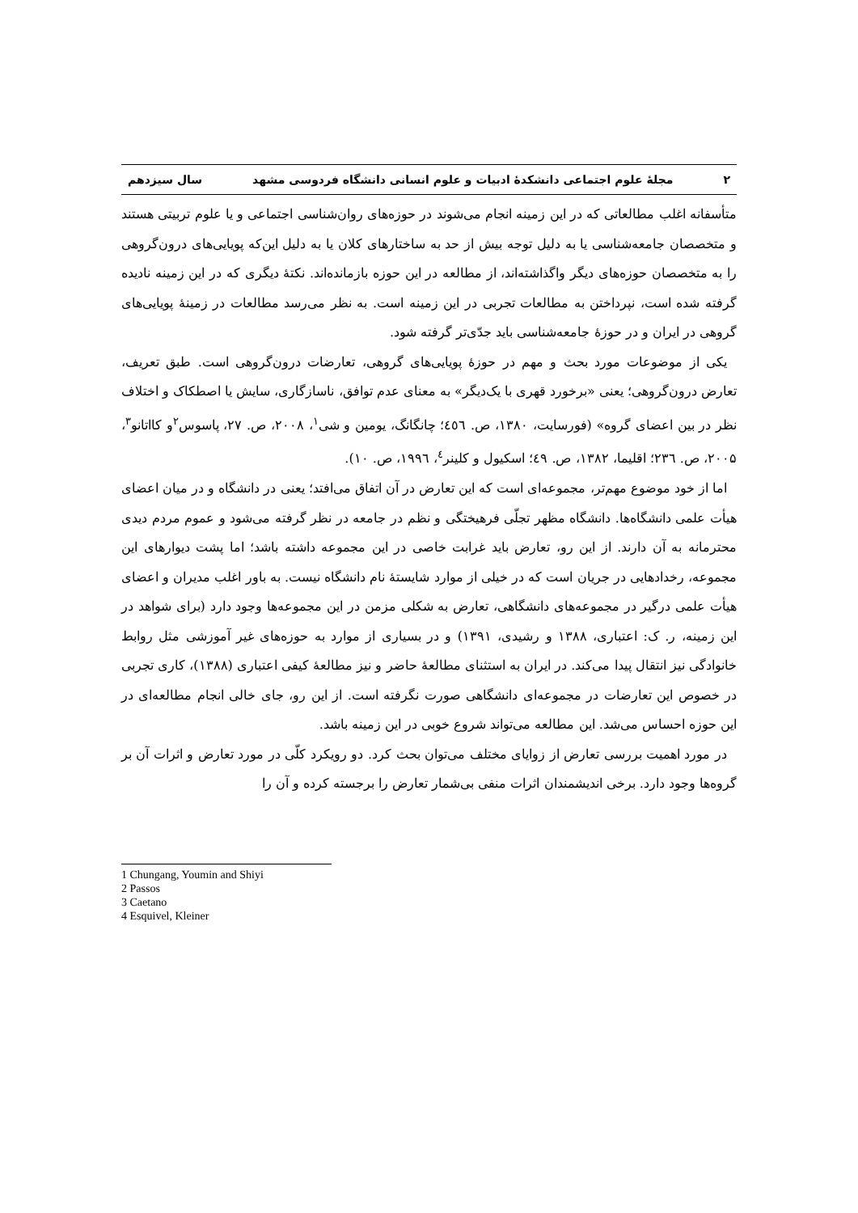۲ مجلۀ علوم اجتماعی دانشکدۀ ادبیات و علوم انسانی دانشگاه فردوسی مشهد سال سیزدهم
متأسفانه اغلب مطالعاتی که در این زمینه انجام می‌شوند در حوزه‌های روان‌شناسی اجتماعی و یا علوم تربیتی هستند و متخصصان جامعه‌شناسی یا به دلیل توجه بیش از حد به ساختارهای کلان یا به دلیل این‌که پویایی‌های درون‌گروهی را به متخصصان حوزه‌های دیگر واگذاشته‌اند، از مطالعه در این حوزه بازمانده‌اند. نکتۀ دیگری که در این زمینه نادیده گرفته شده است، نپرداختن به مطالعات تجربی در این زمینه است. به نظر می‌رسد مطالعات در زمینۀ پویایی‌های گروهی در ایران و در حوزۀ جامعه‌شناسی باید جدّی‌تر گرفته شود.
یکی از موضوعات مورد بحث و مهم در حوزۀ پویایی‌های گروهی، تعارضات درون‌گروهی است. طبق تعریف، تعارض درون‌گروهی؛ یعنی «برخورد قهری با یک‌دیگر» به معنای عدم توافق، ناسازگاری، سایش یا اصطکاک و اختلاف نظر در بین اعضای گروه» (فورسایت، ۱۳۸۰، ص. ٤٥٦؛ چانگانگ، یومین و شی<sup>۱</sup>، ۲۰۰۸، ص. ۲۷، پاسوس<sup>۲</sup>و کااتانو<sup>۳</sup>، ۲۰۰۵، ص. ۲۳٦؛ اقلیما، ۱۳۸۲، ص. ٤۹؛ اسکیول و کلینر<sup>٤</sup>، ۱۹۹٦، ص. ۱۰).
اما از خود موضوع مهم‌تر، مجموعه‌ای است که این تعارض در آن اتفاق می‌افتد؛ یعنی در دانشگاه و در میان اعضای هیأت علمی دانشگاه‌ها. دانشگاه مظهر تجلّی فرهیختگی و نظم در جامعه در نظر گرفته می‌شود و عموم مردم دیدی محترمانه به آن دارند. از این رو، تعارض باید غرابت خاصی در این مجموعه داشته باشد؛ اما پشت دیوارهای این مجموعه، رخدادهایی در جریان است که در خیلی از موارد شایستۀ نام دانشگاه نیست. به باور اغلب مدیران و اعضای هیأت علمی درگیر در مجموعه‌های دانشگاهی، تعارض به شکلی مزمن در این مجموعه‌ها وجود دارد (برای شواهد در این زمینه، ر. ک: اعتباری، ۱۳۸۸ و رشیدی، ۱۳۹۱) و در بسیاری از موارد به حوزه‌های غیر آموزشی مثل روابط خانوادگی نیز انتقال پیدا می‌کند. در ایران به استثنای مطالعۀ حاضر و نیز مطالعۀ کیفی اعتباری (۱۳۸۸)، کاری تجربی در خصوص این تعارضات در مجموعه‌ای دانشگاهی صورت نگرفته است. از این رو، جای خالی انجام مطالعه‌ای در این حوزه احساس می‌شد. این مطالعه می‌تواند شروع خوبی در این زمینه باشد.
در مورد اهمیت بررسی تعارض از زوایای مختلف می‌توان بحث کرد. دو رویکرد کلّی در مورد تعارض و اثرات آن بر گروه‌ها وجود دارد. برخی اندیشمندان اثرات منفی بی‌شمار تعارض را برجسته کرده و آن را
1 Chungang, Youmin and Shiyi
2 Passos
3 Caetano
4 Esquivel, Kleiner